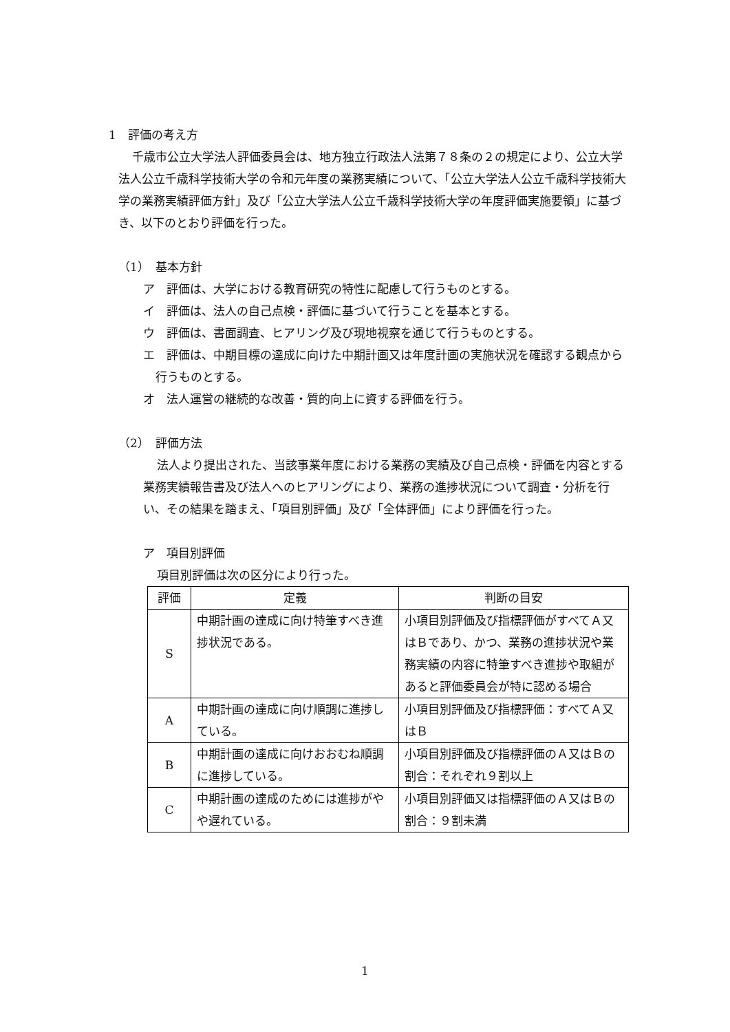1　評価の考え方
千歳市公立大学法人評価委員会は、地方独立行政法人法第７８条の２の規定により、公立大学法人公立千歳科学技術大学の令和元年度の業務実績について、「公立大学法人公立千歳科学技術大学の業務実績評価方針」及び「公立大学法人公立千歳科学技術大学の年度評価実施要領」に基づき、以下のとおり評価を行った。
（1）　基本方針
ア　評価は、大学における教育研究の特性に配慮して行うものとする。
イ　評価は、法人の自己点検・評価に基づいて行うことを基本とする。
ウ　評価は、書面調査、ヒアリング及び現地視察を通じて行うものとする。
エ　評価は、中期目標の達成に向けた中期計画又は年度計画の実施状況を確認する観点から行うものとする。
オ　法人運営の継続的な改善・質的向上に資する評価を行う。
（2）　評価方法
法人より提出された、当該事業年度における業務の実績及び自己点検・評価を内容とする業務実績報告書及び法人へのヒアリングにより、業務の進捗状況について調査・分析を行い、その結果を踏まえ、「項目別評価」及び「全体評価」により評価を行った。
ア　項目別評価
項目別評価は次の区分により行った。
| 評価 | 定義 | 判断の目安 |
| --- | --- | --- |
| S | 中期計画の達成に向け特筆すべき進捗状況である。 | 小項目別評価及び指標評価がすべてＡ又はＢであり、かつ、業務の進捗状況や業務実績の内容に特筆すべき進捗や取組があると評価委員会が特に認める場合 |
| A | 中期計画の達成に向け順調に進捗している。 | 小項目別評価及び指標評価：すべてＡ又はＢ |
| B | 中期計画の達成に向けおおむね順調に進捗している。 | 小項目別評価及び指標評価のＡ又はＢの割合：それぞれ９割以上 |
| C | 中期計画の達成のためには進捗がやや遅れている。 | 小項目別評価又は指標評価のＡ又はＢの割合：９割未満 |
1